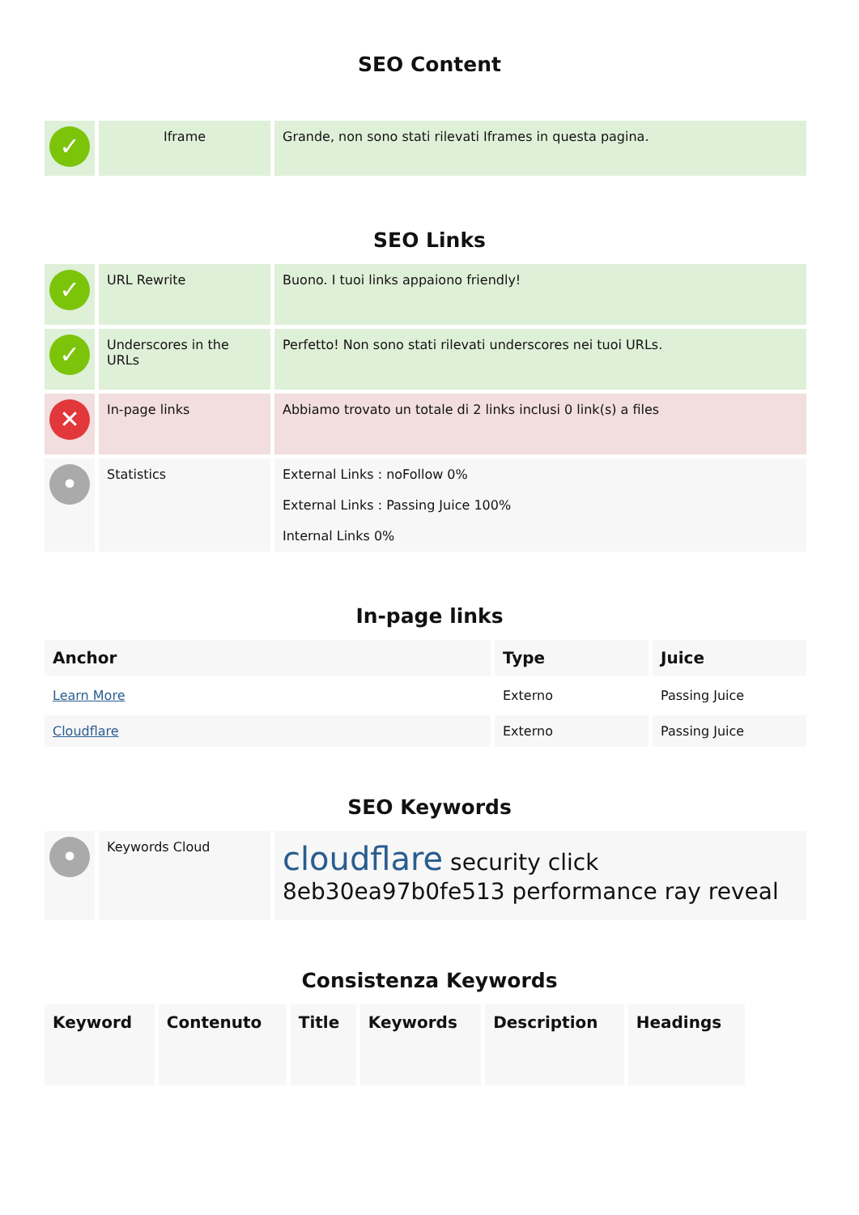SEO Content
| ✓ | Iframe | Grande, non sono stati rilevati Iframes in questa pagina. |
SEO Links
| ✓ | URL Rewrite | Buono. I tuoi links appaiono friendly! |
| ✓ | Underscores in the URLs | Perfetto! Non sono stati rilevati underscores nei tuoi URLs. |
| ✕ | In-page links | Abbiamo trovato un totale di 2 links inclusi 0 link(s) a files |
| • | Statistics | External Links : noFollow 0% External Links : Passing Juice 100% Internal Links 0% |
In-page links
| Anchor | Type | Juice |
| --- | --- | --- |
| Learn More | Externo | Passing Juice |
| Cloudflare | Externo | Passing Juice |
SEO Keywords
| • | Keywords Cloud | cloudflare security click 8eb30ea97b0fe513 performance ray reveal |
Consistenza Keywords
| Keyword | Contenuto | Title | Keywords | Description | Headings |
| --- | --- | --- | --- | --- | --- |